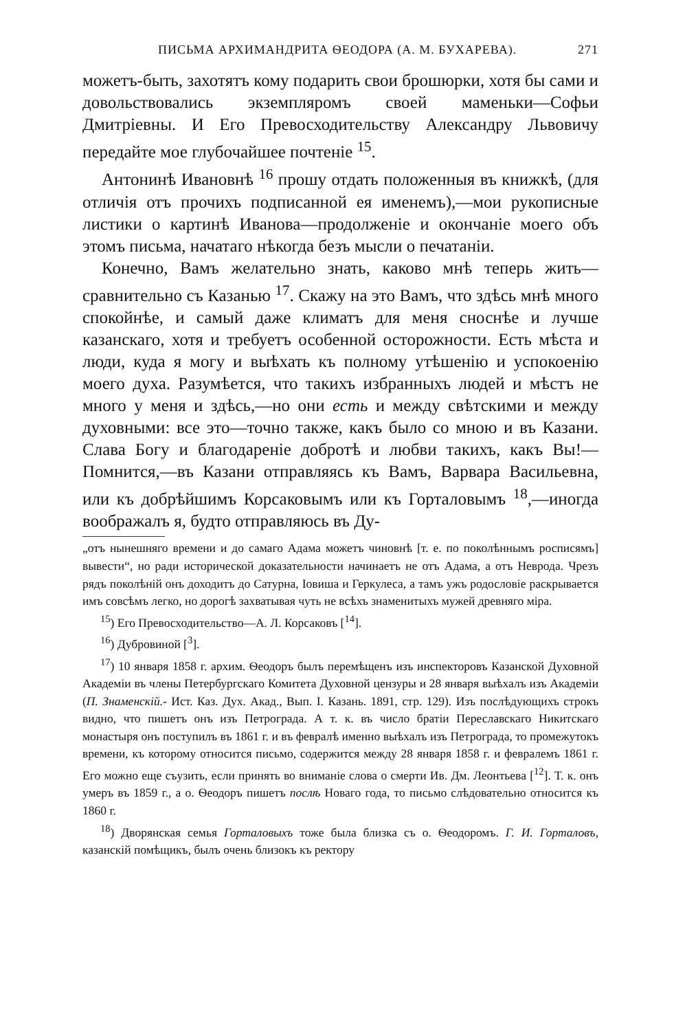ПИСЬМА АРХИМАНДРИТА ѲЕОДОРА (А. М. БУХАРЕВА). 271
можетъ-быть, захотятъ кому подарить свои брошюрки, хотя бы сами и довольствовались экземпляромъ своей маменьки—Софьи Дмитріевны. И Его Превосходительству Александру Львовичу передайте мое глубочайшее почтеніе <sup>15</sup>.
Антонинѣ Ивановнѣ <sup>16</sup> прошу отдать положенныя въ книжкѣ, (для отличія отъ прочихъ подписанной ея именемъ),—мои рукописные листики о картинѣ Иванова—продолженіе и окончаніе моего объ этомъ письма, начатаго нѣкогда безъ мысли о печатаніи.
Конечно, Вамъ желательно знать, каково мнѣ теперь жить—сравнительно съ Казанью <sup>17</sup>. Скажу на это Вамъ, что здѣсь мнѣ много спокойнѣе, и самый даже климатъ для меня сноснѣе и лучше казанскаго, хотя и требуетъ особенной осторожности. Есть мѣста и люди, куда я могу и выѣхать къ полному утѣшенію и успокоенію моего духа. Разумѣется, что такихъ избранныхъ людей и мѣстъ не много у меня и здѣсь,—но они есть и между свѣтскими и между духовными: все это—точно также, какъ было со мною и въ Казани. Слава Богу и благодареніе добротѣ и любви такихъ, какъ Вы!—Помнится,—въ Казани отправляясь къ Вамъ, Варвара Васильевна, или къ добрѣйшимъ Корсаковымъ или къ Горталовымъ <sup>18</sup>,—иногда воображалъ я, будто отправляюсь въ Ду-
„отъ нынешняго времени и до самаго Адама можетъ чиновнѣ [т. е. по поколѣннымъ росписямъ] вывести“, но ради исторической доказательности начинаетъ не отъ Адама, а отъ Неврода. Чрезъ рядъ поколѣній онъ доходитъ до Сатурна, Іовиша и Геркулеса, а тамъ ужъ родословіе раскрывается имъ совсѣмъ легко, но дорогѣ захватывая чуть не всѣхъ знаменитыхъ мужей древняго міра.
<sup>15</sup>) Его Превосходительство—А. Л. Корсаковъ [<sup>14</sup>].
<sup>16</sup>) Дубровиной [<sup>3</sup>].
<sup>17</sup>) 10 января 1858 г. архим. Ѳеодоръ былъ перемѣщенъ изъ инспекторовъ Казанской Духовной Академіи въ члены Петербургскаго Комитета Духовной цензуры и 28 января выѣхалъ изъ Академіи (П. Знаменскій.- Ист. Каз. Дух. Акад., Вып. I. Казань. 1891, стр. 129). Изъ послѣдующихъ строкъ видно, что пишетъ онъ изъ Петрограда. А т. к. въ число братіи Переславскаго Никитскаго монастыря онъ поступилъ въ 1861 г. и въ февралѣ именно выѣхалъ изъ Петрограда, то промежутокъ времени, къ которому относится письмо, содержится между 28 января 1858 г. и февралемъ 1861 г. Его можно еще съузить, если принять во вниманіе слова о смерти Ив. Дм. Леонтьева [<sup>12</sup>]. Т. к. онъ умеръ въ 1859 г., а о. Ѳеодоръ пишетъ послѣ Новаго года, то письмо слѣдовательно относится къ 1860 г.
<sup>18</sup>) Дворянская семья Горталовыхъ тоже была близка съ о. Ѳеодоромъ. Г. И. Горталовъ, казанскій помѣщикъ, былъ очень близокъ къ ректору